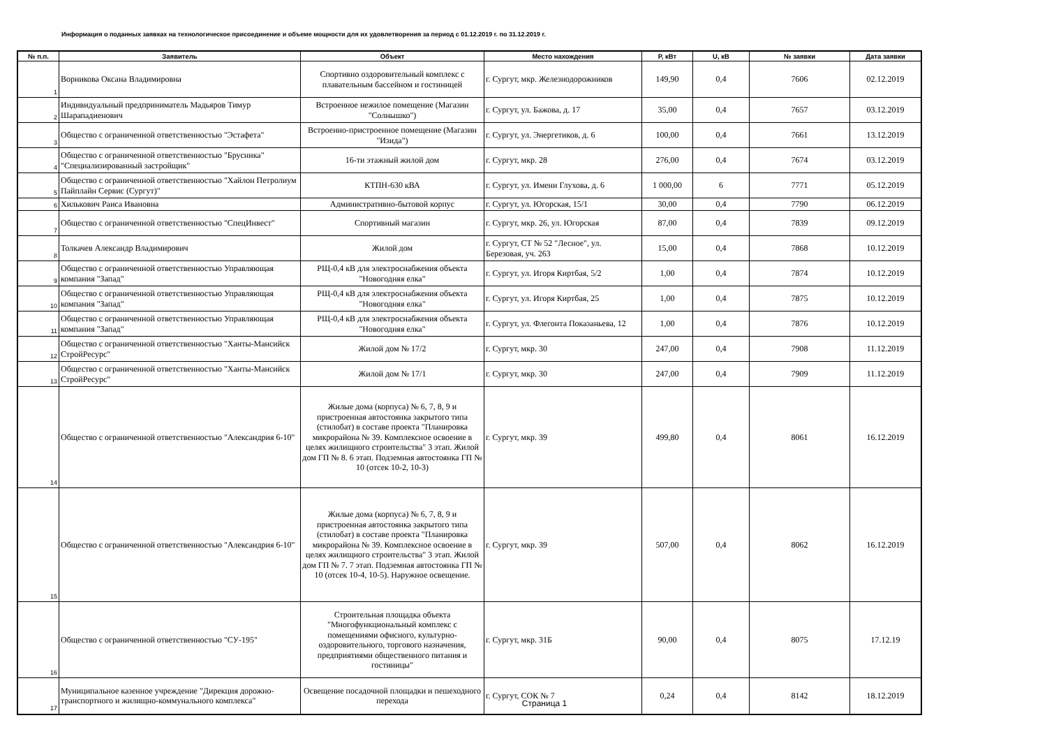Информация о поданных заявках на технологическое присоединение и объеме мощности для их удовлетворения за период с 01.12.2019 г. по 31.12.2019 г.
| № п.п. | Заявитель | Объект | Место нахождения | P, кВт | U, кВ | № заявки | Дата заявки |
| --- | --- | --- | --- | --- | --- | --- | --- |
| 1 | Ворникова Оксана Владимировна | Спортивно оздоровительный комплекс с плавательным бассейном и гостиницей | г. Сургут, мкр. Железнодорожников | 149,90 | 0,4 | 7606 | 02.12.2019 |
| 2 | Индивидуальный предприниматель Мадьяров Тимур Шарападиенович | Встроенное нежилое помещение (Магазин "Солнышко") | г. Сургут, ул. Бажова, д. 17 | 35,00 | 0,4 | 7657 | 03.12.2019 |
| 3 | Общество с ограниченной ответственностью "Эстафета" | Встроенно-пристроенное помещение (Магазин "Изида") | г. Сургут, ул. Энергетиков, д. 6 | 100,00 | 0,4 | 7661 | 13.12.2019 |
| 4 | Общество с ограниченной ответственностью "Брусника" "Специализированный застройщик" | 16-ти этажный жилой дом | г. Сургут, мкр. 28 | 276,00 | 0,4 | 7674 | 03.12.2019 |
| 5 | Общество с ограниченной ответственностью "Хайлон Петролиум Пайплайн Сервис (Сургут)" | КТПН-630 кВА | г. Сургут, ул. Имени Глухова, д. 6 | 1 000,00 | 6 | 7771 | 05.12.2019 |
| 6 | Хилькович Раиса Ивановна | Административно-бытовой корпус | г. Сургут, ул. Югорская, 15/1 | 30,00 | 0,4 | 7790 | 06.12.2019 |
| 7 | Общество с ограниченной ответственностью "СпецИнвест" | Спортивный магазин | г. Сургут, мкр. 26, ул. Югорская | 87,00 | 0,4 | 7839 | 09.12.2019 |
| 8 | Толкачев Александр Владимирович | Жилой дом | г. Сургут, СТ № 52 "Лесное", ул. Березовая, уч. 263 | 15,00 | 0,4 | 7868 | 10.12.2019 |
| 9 | Общество с ограниченной ответственностью Управляющая компания "Запад" | РЩ-0,4 кВ для электроснабжения объекта "Новогодняя елка" | г. Сургут, ул. Игоря Киртбая, 5/2 | 1,00 | 0,4 | 7874 | 10.12.2019 |
| 10 | Общество с ограниченной ответственностью Управляющая компания "Запад" | РЩ-0,4 кВ для электроснабжения объекта "Новогодняя елка" | г. Сургут, ул. Игоря Киртбая, 25 | 1,00 | 0,4 | 7875 | 10.12.2019 |
| 11 | Общество с ограниченной ответственностью Управляющая компания "Запад" | РЩ-0,4 кВ для электроснабжения объекта "Новогодняя елка" | г. Сургут, ул. Флегонта Показаньева, 12 | 1,00 | 0,4 | 7876 | 10.12.2019 |
| 12 | Общество с ограниченной ответственностью "Ханты-Мансийск СтройРесурс" | Жилой дом № 17/2 | г. Сургут, мкр. 30 | 247,00 | 0,4 | 7908 | 11.12.2019 |
| 13 | Общество с ограниченной ответственностью "Ханты-Мансийск СтройРесурс" | Жилой дом № 17/1 | г. Сургут, мкр. 30 | 247,00 | 0,4 | 7909 | 11.12.2019 |
| 14 | Общество с ограниченной ответственностью "Александрия 6-10" | Жилые дома (корпуса) № 6, 7, 8, 9 и пристроенная автостоянка закрытого типа (стилобат) в составе проекта "Планировка микрорайона № 39. Комплексное освоение в целях жилищного строительства" 3 этап. Жилой дом ГП № 8. 6 этап. Подземная автостоянка ГП № 10 (отсек 10-2, 10-3) | г. Сургут, мкр. 39 | 499,80 | 0,4 | 8061 | 16.12.2019 |
| 15 | Общество с ограниченной ответственностью "Александрия 6-10" | Жилые дома (корпуса) № 6, 7, 8, 9 и пристроенная автостоянка закрытого типа (стилобат) в составе проекта "Планировка микрорайона № 39. Комплексное освоение в целях жилищного строительства" 3 этап. Жилой дом ГП № 7. 7 этап. Подземная автостоянка ГП № 10 (отсек 10-4, 10-5). Наружное освещение. | г. Сургут, мкр. 39 | 507,00 | 0,4 | 8062 | 16.12.2019 |
| 16 | Общество с ограниченной ответственностью "СУ-195" | Строительная площадка объекта "Многофункциональный комплекс с помещениями офисного, культурно-оздоровительного, торгового назначения, предприятиями общественного питания и гостиницы" | г. Сургут, мкр. 31Б | 90,00 | 0,4 | 8075 | 17.12.19 |
| 17 | Муниципальное казенное учреждение "Дирекция дорожно-транспортного и жилищно-коммунального комплекса" | Освещение посадочной площадки и пешеходного перехода | г. Сургут, СОК № 7 | 0,24 | 0,4 | 8142 | 18.12.2019 |
Страница 1